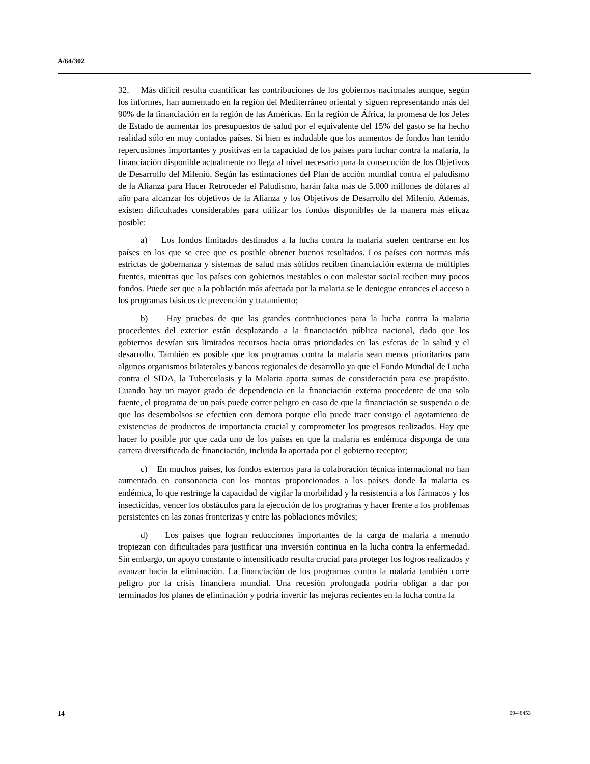A/64/302
32. Más difícil resulta cuantificar las contribuciones de los gobiernos nacionales aunque, según los informes, han aumentado en la región del Mediterráneo oriental y siguen representando más del 90% de la financiación en la región de las Américas. En la región de África, la promesa de los Jefes de Estado de aumentar los presupuestos de salud por el equivalente del 15% del gasto se ha hecho realidad sólo en muy contados países. Si bien es indudable que los aumentos de fondos han tenido repercusiones importantes y positivas en la capacidad de los países para luchar contra la malaria, la financiación disponible actualmente no llega al nivel necesario para la consecución de los Objetivos de Desarrollo del Milenio. Según las estimaciones del Plan de acción mundial contra el paludismo de la Alianza para Hacer Retroceder el Paludismo, harán falta más de 5.000 millones de dólares al año para alcanzar los objetivos de la Alianza y los Objetivos de Desarrollo del Milenio. Además, existen dificultades considerables para utilizar los fondos disponibles de la manera más eficaz posible:
a) Los fondos limitados destinados a la lucha contra la malaria suelen centrarse en los países en los que se cree que es posible obtener buenos resultados. Los países con normas más estrictas de gobernanza y sistemas de salud más sólidos reciben financiación externa de múltiples fuentes, mientras que los países con gobiernos inestables o con malestar social reciben muy pocos fondos. Puede ser que a la población más afectada por la malaria se le deniegue entonces el acceso a los programas básicos de prevención y tratamiento;
b) Hay pruebas de que las grandes contribuciones para la lucha contra la malaria procedentes del exterior están desplazando a la financiación pública nacional, dado que los gobiernos desvían sus limitados recursos hacia otras prioridades en las esferas de la salud y el desarrollo. También es posible que los programas contra la malaria sean menos prioritarios para algunos organismos bilaterales y bancos regionales de desarrollo ya que el Fondo Mundial de Lucha contra el SIDA, la Tuberculosis y la Malaria aporta sumas de consideración para ese propósito. Cuando hay un mayor grado de dependencia en la financiación externa procedente de una sola fuente, el programa de un país puede correr peligro en caso de que la financiación se suspenda o de que los desembolsos se efectúen con demora porque ello puede traer consigo el agotamiento de existencias de productos de importancia crucial y comprometer los progresos realizados. Hay que hacer lo posible por que cada uno de los países en que la malaria es endémica disponga de una cartera diversificada de financiación, incluida la aportada por el gobierno receptor;
c) En muchos países, los fondos externos para la colaboración técnica internacional no han aumentado en consonancia con los montos proporcionados a los países donde la malaria es endémica, lo que restringe la capacidad de vigilar la morbilidad y la resistencia a los fármacos y los insecticidas, vencer los obstáculos para la ejecución de los programas y hacer frente a los problemas persistentes en las zonas fronterizas y entre las poblaciones móviles;
d) Los países que logran reducciones importantes de la carga de malaria a menudo tropiezan con dificultades para justificar una inversión continua en la lucha contra la enfermedad. Sin embargo, un apoyo constante o intensificado resulta crucial para proteger los logros realizados y avanzar hacia la eliminación. La financiación de los programas contra la malaria también corre peligro por la crisis financiera mundial. Una recesión prolongada podría obligar a dar por terminados los planes de eliminación y podría invertir las mejoras recientes en la lucha contra la
14 09-48453